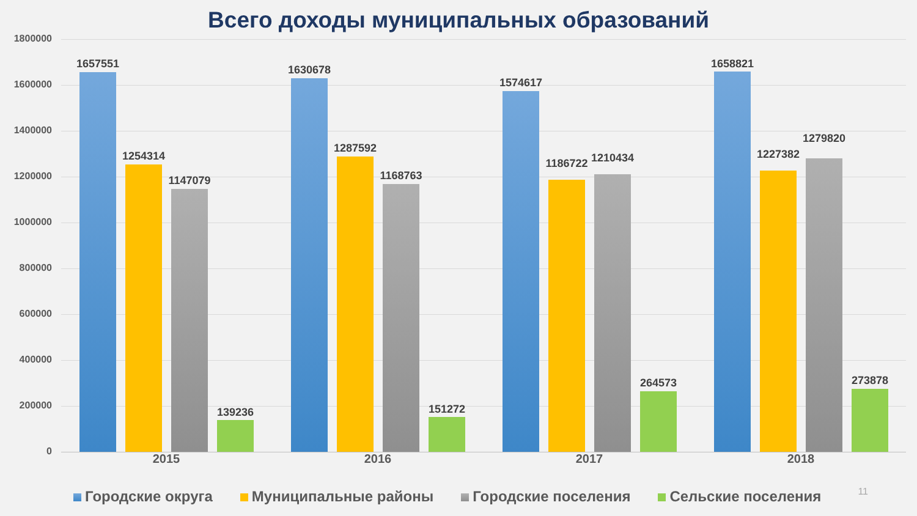Всего доходы муниципальных образований
1800000
1600000
1400000
1200000
1000000
800000
600000
400000
200000
0
1657551
1254314
1147079
139236
1630678
1287592
1168763
151272
1574617
1186722 1210434
264573
1658821
1227382
1279820
273878
2015 2016 2017 2018
Городские округа Муниципальные районы Городские поселения Сельские поселения
11